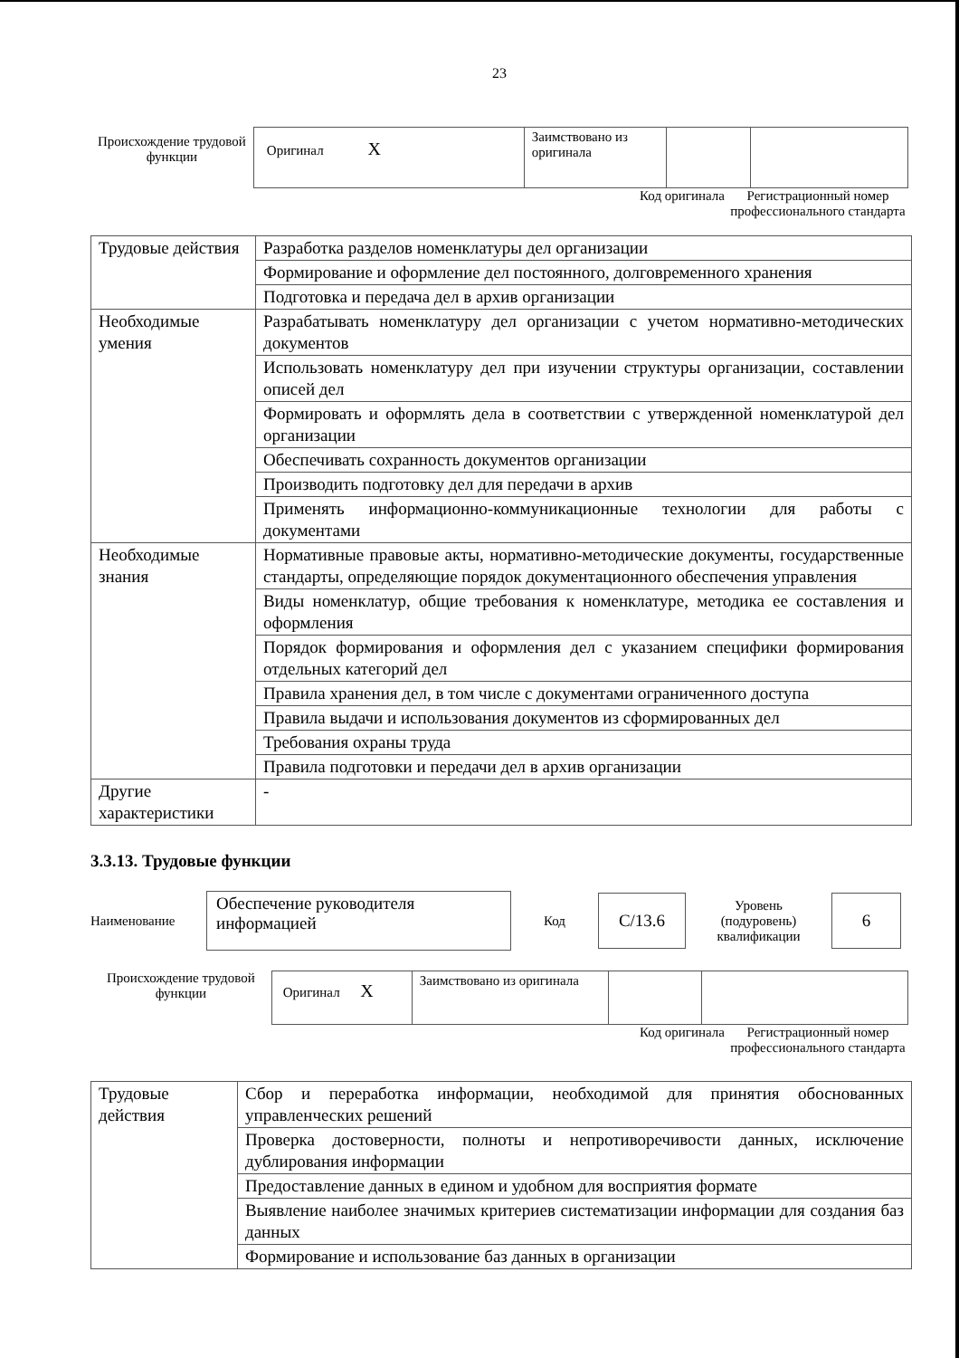23
Происхождение трудовой функции
| Оригинал X | Заимствовано из оригинала | | |
Код оригинала
Регистрационный номер профессионального стандарта
| Трудовые действия | Разработка разделов номенклатуры дел организации |
| | Формирование и оформление дел постоянного, долговременного хранения |
| | Подготовка и передача дел в архив организации |
| Необходимые умения | Разрабатывать номенклатуру дел организации с учетом нормативно-методических документов |
| | Использовать номенклатуру дел при изучении структуры организации, составлении описей дел |
| | Формировать и оформлять дела в соответствии с утвержденной номенклатурой дел организации |
| | Обеспечивать сохранность документов организации |
| | Производить подготовку дел для передачи в архив |
| | Применять информационно-коммуникационные технологии для работы с документами |
| Необходимые знания | Нормативные правовые акты, нормативно-методические документы, государственные стандарты, определяющие порядок документационного обеспечения управления |
| | Виды номенклатур, общие требования к номенклатуре, методика ее составления и оформления |
| | Порядок формирования и оформления дел с указанием специфики формирования отдельных категорий дел |
| | Правила хранения дел, в том числе с документами ограниченного доступа |
| | Правила выдачи и использования документов из сформированных дел |
| | Требования охраны труда |
| | Правила подготовки и передачи дел в архив организации |
| Другие характеристики | - |
3.3.13. Трудовые функции
Наименование
Обеспечение руководителя информацией
Код
C/13.6
Уровень (подуровень) квалификации
6
Происхождение трудовой функции
| Оригинал X | Заимствовано из оригинала | | |
Код оригинала
Регистрационный номер профессионального стандарта
| Трудовые действия | Сбор и переработка информации, необходимой для принятия обоснованных управленческих решений |
| | Проверка достоверности, полноты и непротиворечивости данных, исключение дублирования информации |
| | Предоставление данных в едином и удобном для восприятия формате |
| | Выявление наиболее значимых критериев систематизации информации для создания баз данных |
| | Формирование и использование баз данных в организации |